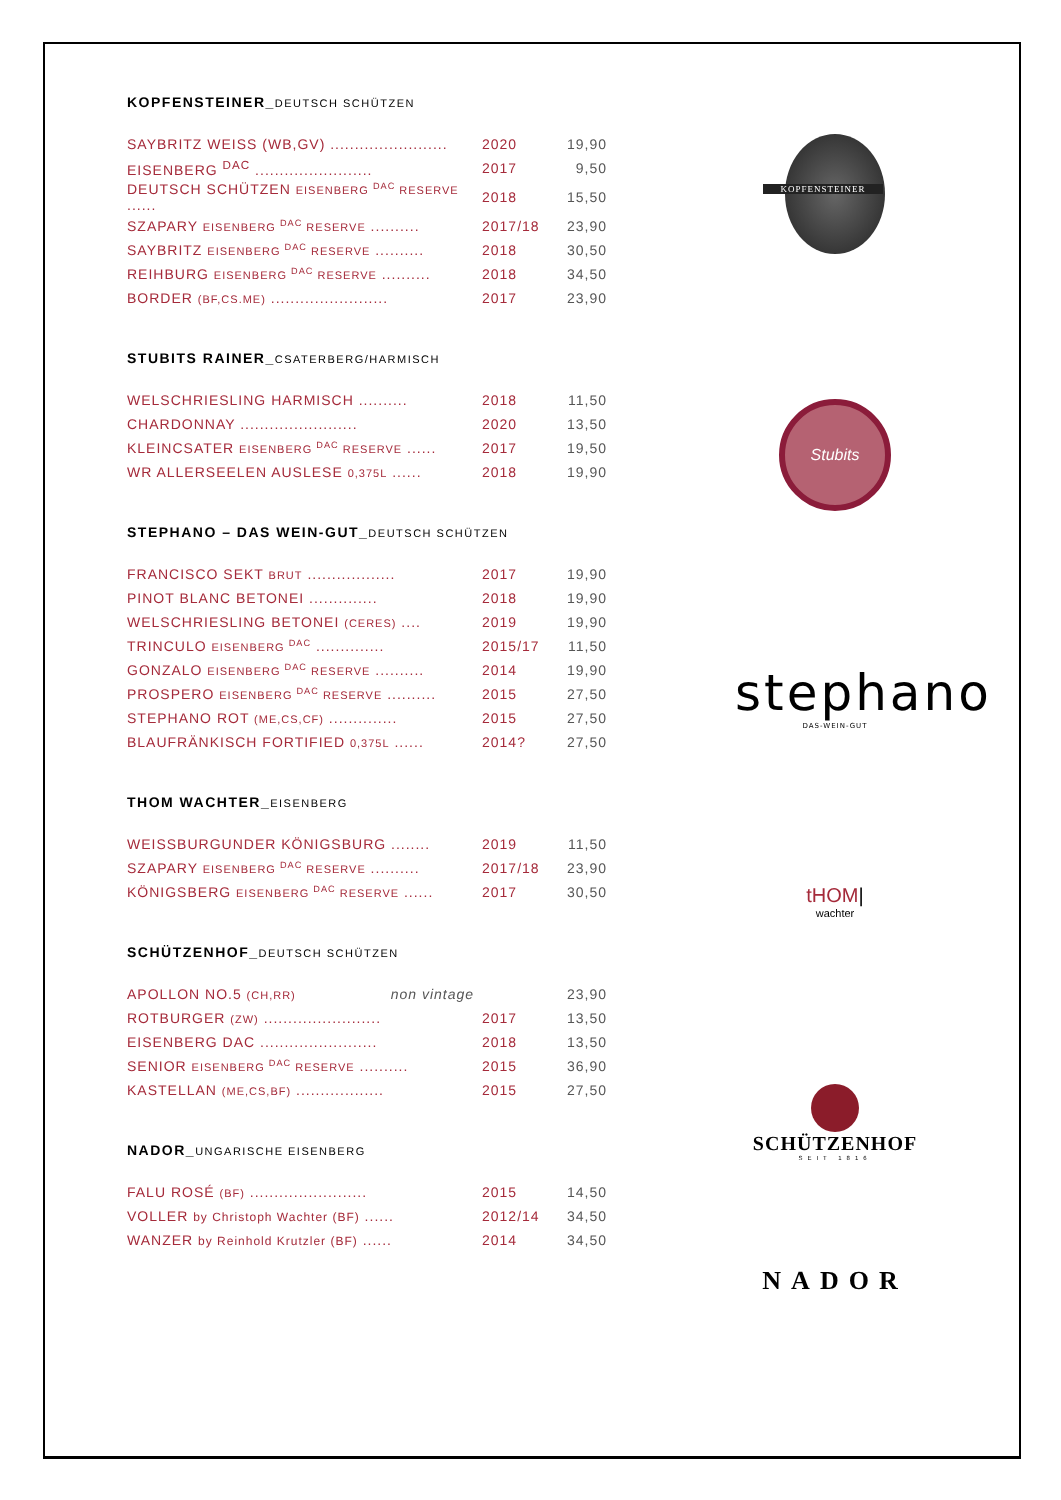KOPFENSTEINER_DEUTSCH SCHÜTZEN
| SAYBRITZ WEISS (WB,GV) ........................ | 2020 | 19,90 |
| EISENBERG <sup>DAC</sup> ........................ | 2017 | 9,50 |
| DEUTSCH SCHÜTZEN EISENBERG <sup>DAC</sup> RESERVE ...... | 2018 | 15,50 |
| SZAPARY EISENBERG <sup>DAC</sup> RESERVE .......... | 2017/18 | 23,90 |
| SAYBRITZ EISENBERG <sup>DAC</sup> RESERVE .......... | 2018 | 30,50 |
| REIHBURG EISENBERG <sup>DAC</sup> RESERVE .......... | 2018 | 34,50 |
| BORDER (BF,CS.ME) ........................ | 2017 | 23,90 |
STUBITS RAINER_CSATERBERG/HARMISCH
| WELSCHRIESLING HARMISCH .......... | 2018 | 11,50 |
| CHARDONNAY ........................ | 2020 | 13,50 |
| KLEINCSATER EISENBERG <sup>DAC</sup> RESERVE ...... | 2017 | 19,50 |
| WR ALLERSEELEN AUSLESE 0,375L ...... | 2018 | 19,90 |
STEPHANO – DAS WEIN-GUT_DEUTSCH SCHÜTZEN
| FRANCISCO SEKT BRUT .................. | 2017 | 19,90 |
| PINOT BLANC BETONEI .............. | 2018 | 19,90 |
| WELSCHRIESLING BETONEI (CERES) .... | 2019 | 19,90 |
| TRINCULO EISENBERG <sup>DAC</sup> .............. | 2015/17 | 11,50 |
| GONZALO EISENBERG <sup>DAC</sup> RESERVE .......... | 2014 | 19,90 |
| PROSPERO EISENBERG <sup>DAC</sup> RESERVE .......... | 2015 | 27,50 |
| STEPHANO ROT (ME,CS,CF) .............. | 2015 | 27,50 |
| BLAUFRÄNKISCH FORTIFIED 0,375L ...... | 2014? | 27,50 |
THOM WACHTER_EISENBERG
| WEISSBURGUNDER KÖNIGSBURG ........ | 2019 | 11,50 |
| SZAPARY EISENBERG <sup>DAC</sup> RESERVE .......... | 2017/18 | 23,90 |
| KÖNIGSBERG EISENBERG <sup>DAC</sup> RESERVE ...... | 2017 | 30,50 |
SCHÜTZENHOF_DEUTSCH SCHÜTZEN
| APOLLON NO.5 (CH,RR) non vintage | | 23,90 |
| ROTBURGER (ZW) ........................ | 2017 | 13,50 |
| EISENBERG DAC ........................ | 2018 | 13,50 |
| SENIOR EISENBERG <sup>DAC</sup> RESERVE .......... | 2015 | 36,90 |
| KASTELLAN (ME,CS,BF) .................. | 2015 | 27,50 |
NADOR_UNGARISCHE EISENBERG
| FALU ROSÉ (BF) ........................ | 2015 | 14,50 |
| VOLLER by Christoph Wachter (BF) ...... | 2012/14 | 34,50 |
| WANZER by Reinhold Krutzler (BF) ...... | 2014 | 34,50 |
KOPFENSTEINER
Stubits
stephano
DAS-WEIN-GUT
tHOM|
wachter
SCHÜTZENHOF
SEIT 1816
NADOR